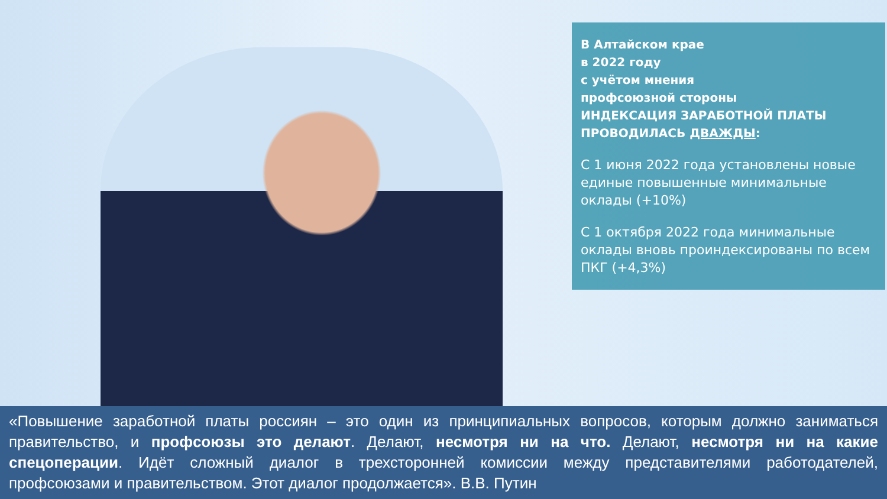В Алтайском крае
в 2022 году
с учётом мнения
профсоюзной стороны
ИНДЕКСАЦИЯ ЗАРАБОТНОЙ ПЛАТЫ ПРОВОДИЛАСЬ ДВАЖДЫ:
С 1 июня 2022 года установлены новые единые повышенные минимальные оклады (+10%)
С 1 октября 2022 года минимальные оклады вновь проиндексированы по всем ПКГ (+4,3%)
«Повышение заработной платы россиян – это один из принципиальных вопросов, которым должно заниматься правительство, и профсоюзы это делают. Делают, несмотря ни на что. Делают, несмотря ни на какие спецоперации. Идёт сложный диалог в трехсторонней комиссии между представителями работодателей, профсоюзами и правительством. Этот диалог продолжается». В.В. Путин